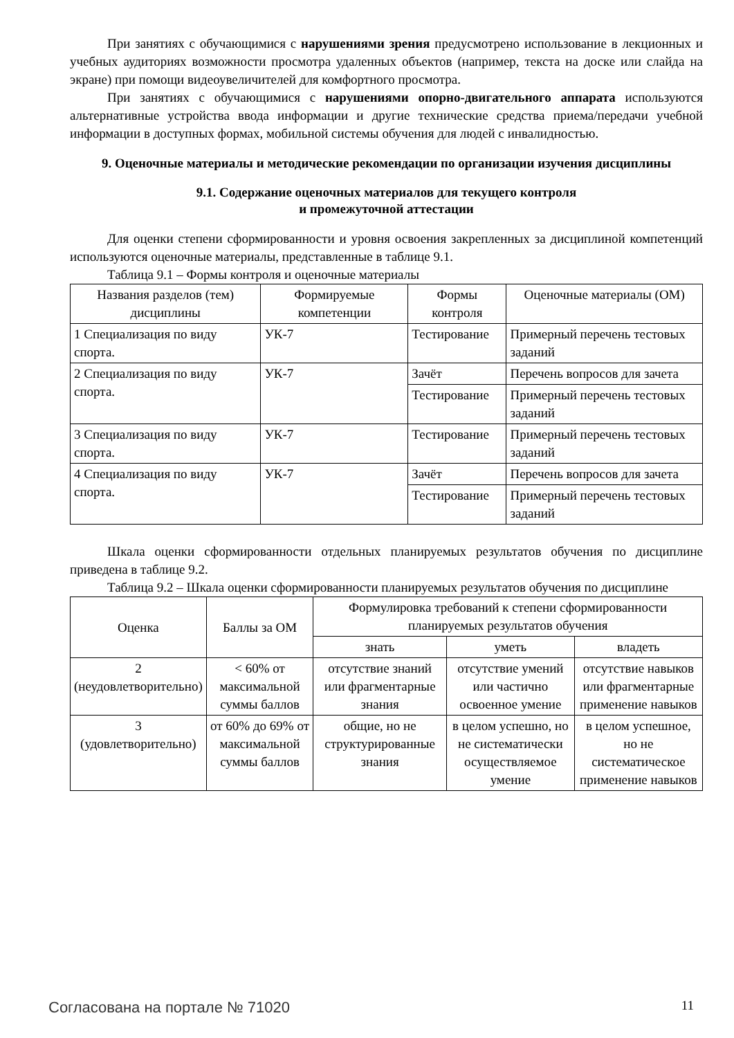При занятиях с обучающимися с нарушениями зрения предусмотрено использование в лекционных и учебных аудиториях возможности просмотра удаленных объектов (например, текста на доске или слайда на экране) при помощи видеоувеличителей для комфортного просмотра.
При занятиях с обучающимися с нарушениями опорно-двигательного аппарата используются альтернативные устройства ввода информации и другие технические средства приема/передачи учебной информации в доступных формах, мобильной системы обучения для людей с инвалидностью.
9. Оценочные материалы и методические рекомендации по организации изучения дисциплины
9.1. Содержание оценочных материалов для текущего контроля
и промежуточной аттестации
Для оценки степени сформированности и уровня освоения закрепленных за дисциплиной компетенций используются оценочные материалы, представленные в таблице 9.1.
Таблица 9.1 – Формы контроля и оценочные материалы
| Названия разделов (тем) дисциплины | Формируемые компетенции | Формы контроля | Оценочные материалы (ОМ) |
| --- | --- | --- | --- |
| 1 Специализация по виду спорта. | УК-7 | Тестирование | Примерный перечень тестовых заданий |
| 2 Специализация по виду спорта. | УК-7 | Зачёт | Перечень вопросов для зачета |
| | | Тестирование | Примерный перечень тестовых заданий |
| 3 Специализация по виду спорта. | УК-7 | Тестирование | Примерный перечень тестовых заданий |
| 4 Специализация по виду спорта. | УК-7 | Зачёт | Перечень вопросов для зачета |
| | | Тестирование | Примерный перечень тестовых заданий |
Шкала оценки сформированности отдельных планируемых результатов обучения по дисциплине приведена в таблице 9.2.
Таблица 9.2 – Шкала оценки сформированности планируемых результатов обучения по дисциплине
| Оценка | Баллы за ОМ | Формулировка требований к степени сформированности планируемых результатов обучения | | |
| --- | --- | --- | --- | --- |
| | | знать | уметь | владеть |
| 2 (неудовлетворительно) | < 60% от максимальной суммы баллов | отсутствие знаний или фрагментарные знания | отсутствие умений или частично освоенное умение | отсутствие навыков или фрагментарные применение навыков |
| 3 (удовлетворительно) | от 60% до 69% от максимальной суммы баллов | общие, но не структурированные знания | в целом успешно, но не систематически осуществляемое умение | в целом успешное, но не систематическое применение навыков |
Согласована на портале № 71020 11